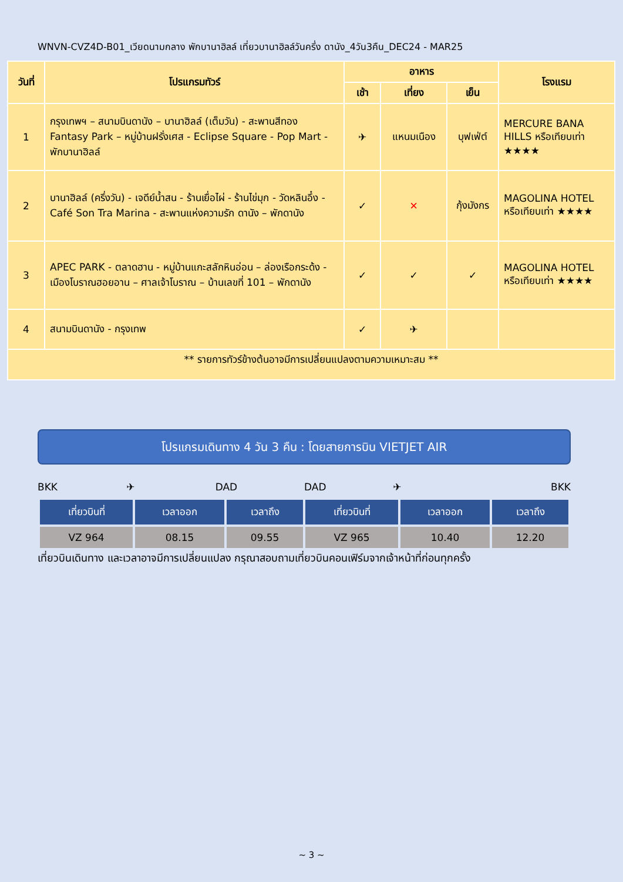WNVN-CVZ4D-B01_เวียดนามกลาง พักบานาฮิลล์ เที่ยวบานาฮิลล์วันครึ่ง ดานัง_4วัน3คืน_DEC24 - MAR25
| วันที่ | โปรแกรมทัวร์ | อาหาร | | | โรงแรม |
| --- | --- | --- | --- | --- | --- |
| | | เช้า | เที่ยง | เย็น | |
| 1 | กรุงเทพฯ – สนามบินดานัง – บานาฮิลล์ (เต็มวัน) - สะพานสีทอง Fantasy Park – หมู่บ้านฝรั่งเศส - Eclipse Square - Pop Mart - พักบานาฮิลล์ | ✈ | แหนมเนือง | บุฟเฟ่ต์ | MERCURE BANA HILLS หรือเทียบเท่า ★★★★ |
| 2 | บานาฮิลล์ (ครึ่งวัน) - เจดีย์น้ำสน - ร้านเยื่อไผ่ - ร้านไข่มุก - วัดหลินอึ๋ง - Café Son Tra Marina - สะพานแห่งความรัก ดานัง – พักดานัง | ✓ | ✕ | กุ้งมังกร | MAGOLINA HOTEL หรือเทียบเท่า ★★★★ |
| 3 | APEC PARK - ตลาดฮาน - หมู่บ้านแกะสลักหินอ่อน – ล่องเรือกระด้ง - เมืองโบราณฮอยอาน – ศาลเจ้าโบราณ – บ้านเลขที่ 101 – พักดานัง | ✓ | ✓ | ✓ | MAGOLINA HOTEL หรือเทียบเท่า ★★★★ |
| 4 | สนามบินดานัง - กรุงเทพ | ✓ | ✈ | | |
| ** รายการทัวร์ข้างต้นอาจมีการเปลี่ยนแปลงตามความเหมาะสม ** | | | | | |
โปรแกรมเดินทาง 4 วัน 3 คืน : โดยสายการบิน VIETJET AIR
BKK ✈ DAD DAD ✈ BKK
| เที่ยวบินที่ | เวลาออก | เวลาถึง | เที่ยวบินที่ | เวลาออก | เวลาถึง |
| --- | --- | --- | --- | --- | --- |
| VZ 964 | 08.15 | 09.55 | VZ 965 | 10.40 | 12.20 |
เที่ยวบินเดินทาง และเวลาอาจมีการเปลี่ยนแปลง กรุณาสอบถามเที่ยวบินคอนเฟิร์มจากเจ้าหน้าที่ก่อนทุกครั้ง
~ 3 ~